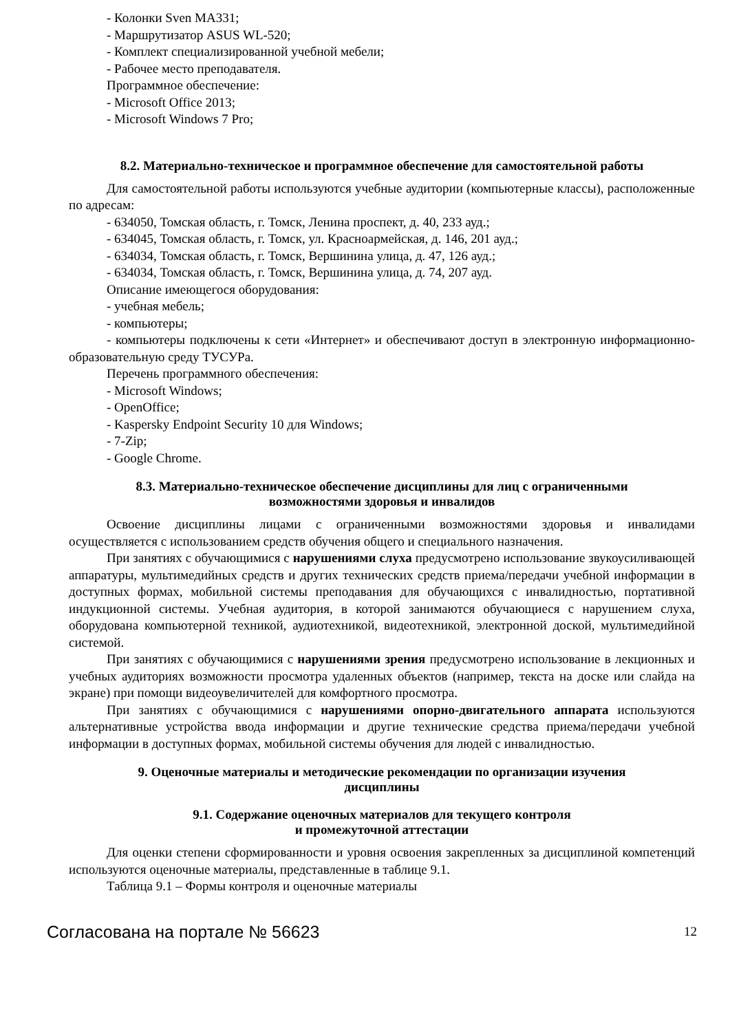- Колонки Sven MA331;
- Маршрутизатор ASUS WL-520;
- Комплект специализированной учебной мебели;
- Рабочее место преподавателя.
Программное обеспечение:
- Microsoft Office 2013;
- Microsoft Windows 7 Pro;
8.2. Материально-техническое и программное обеспечение для самостоятельной работы
Для самостоятельной работы используются учебные аудитории (компьютерные классы), расположенные по адресам:
- 634050, Томская область, г. Томск, Ленина проспект, д. 40, 233 ауд.;
- 634045, Томская область, г. Томск, ул. Красноармейская, д. 146, 201 ауд.;
- 634034, Томская область, г. Томск, Вершинина улица, д. 47, 126 ауд.;
- 634034, Томская область, г. Томск, Вершинина улица, д. 74, 207 ауд.
Описание имеющегося оборудования:
- учебная мебель;
- компьютеры;
- компьютеры подключены к сети «Интернет» и обеспечивают доступ в электронную информационно-образовательную среду ТУСУРа.
Перечень программного обеспечения:
- Microsoft Windows;
- OpenOffice;
- Kaspersky Endpoint Security 10 для Windows;
- 7-Zip;
- Google Chrome.
8.3. Материально-техническое обеспечение дисциплины для лиц с ограниченными
возможностями здоровья и инвалидов
Освоение дисциплины лицами с ограниченными возможностями здоровья и инвалидами осуществляется с использованием средств обучения общего и специального назначения.
При занятиях с обучающимися с нарушениями слуха предусмотрено использование звукоусиливающей аппаратуры, мультимедийных средств и других технических средств приема/передачи учебной информации в доступных формах, мобильной системы преподавания для обучающихся с инвалидностью, портативной индукционной системы. Учебная аудитория, в которой занимаются обучающиеся с нарушением слуха, оборудована компьютерной техникой, аудиотехникой, видеотехникой, электронной доской, мультимедийной системой.
При занятиях с обучающимися с нарушениями зрения предусмотрено использование в лекционных и учебных аудиториях возможности просмотра удаленных объектов (например, текста на доске или слайда на экране) при помощи видеоувеличителей для комфортного просмотра.
При занятиях с обучающимися с нарушениями опорно-двигательного аппарата используются альтернативные устройства ввода информации и другие технические средства приема/передачи учебной информации в доступных формах, мобильной системы обучения для людей с инвалидностью.
9. Оценочные материалы и методические рекомендации по организации изучения
дисциплины
9.1. Содержание оценочных материалов для текущего контроля
и промежуточной аттестации
Для оценки степени сформированности и уровня освоения закрепленных за дисциплиной компетенций используются оценочные материалы, представленные в таблице 9.1.
Таблица 9.1 – Формы контроля и оценочные материалы
Согласована на портале № 56623 12